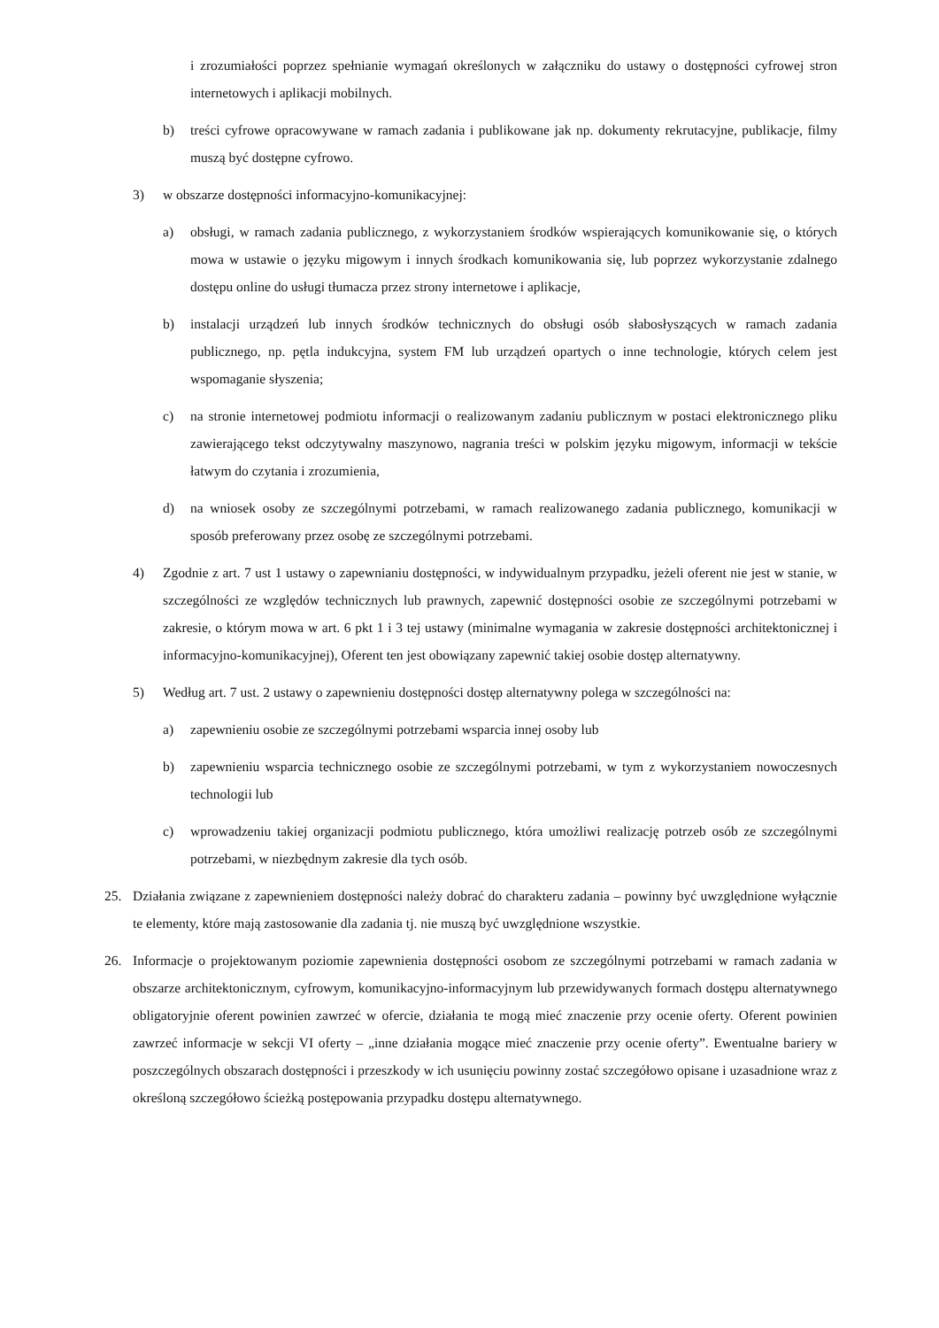i zrozumiałości poprzez spełnianie wymagań określonych w załączniku do ustawy o dostępności cyfrowej stron internetowych i aplikacji mobilnych.
b) treści cyfrowe opracowywane w ramach zadania i publikowane jak np. dokumenty rekrutacyjne, publikacje, filmy muszą być dostępne cyfrowo.
3) w obszarze dostępności informacyjno-komunikacyjnej:
a) obsługi, w ramach zadania publicznego, z wykorzystaniem środków wspierających komunikowanie się, o których mowa w ustawie o języku migowym i innych środkach komunikowania się, lub poprzez wykorzystanie zdalnego dostępu online do usługi tłumacza przez strony internetowe i aplikacje,
b) instalacji urządzeń lub innych środków technicznych do obsługi osób słabosłyszących w ramach zadania publicznego, np. pętla indukcyjna, system FM lub urządzeń opartych o inne technologie, których celem jest wspomaganie słyszenia;
c) na stronie internetowej podmiotu informacji o realizowanym zadaniu publicznym w postaci elektronicznego pliku zawierającego tekst odczytywalny maszynowo, nagrania treści w polskim języku migowym, informacji w tekście łatwym do czytania i zrozumienia,
d) na wniosek osoby ze szczególnymi potrzebami, w ramach realizowanego zadania publicznego, komunikacji w sposób preferowany przez osobę ze szczególnymi potrzebami.
4) Zgodnie z art. 7 ust 1 ustawy o zapewnianiu dostępności, w indywidualnym przypadku, jeżeli oferent nie jest w stanie, w szczególności ze względów technicznych lub prawnych, zapewnić dostępności osobie ze szczególnymi potrzebami w zakresie, o którym mowa w art. 6 pkt 1 i 3 tej ustawy (minimalne wymagania w zakresie dostępności architektonicznej i informacyjno-komunikacyjnej), Oferent ten jest obowiązany zapewnić takiej osobie dostęp alternatywny.
5) Według art. 7 ust. 2 ustawy o zapewnieniu dostępności dostęp alternatywny polega w szczególności na:
a) zapewnieniu osobie ze szczególnymi potrzebami wsparcia innej osoby lub
b) zapewnieniu wsparcia technicznego osobie ze szczególnymi potrzebami, w tym z wykorzystaniem nowoczesnych technologii lub
c) wprowadzeniu takiej organizacji podmiotu publicznego, która umożliwi realizację potrzeb osób ze szczególnymi potrzebami, w niezbędnym zakresie dla tych osób.
25. Działania związane z zapewnieniem dostępności należy dobrać do charakteru zadania – powinny być uwzględnione wyłącznie te elementy, które mają zastosowanie dla zadania tj. nie muszą być uwzględnione wszystkie.
26. Informacje o projektowanym poziomie zapewnienia dostępności osobom ze szczególnymi potrzebami w ramach zadania w obszarze architektonicznym, cyfrowym, komunikacyjno-informacyjnym lub przewidywanych formach dostępu alternatywnego obligatoryjnie oferent powinien zawrzeć w ofercie, działania te mogą mieć znaczenie przy ocenie oferty. Oferent powinien zawrzeć informacje w sekcji VI oferty – „inne działania mogące mieć znaczenie przy ocenie oferty”. Ewentualne bariery w poszczególnych obszarach dostępności i przeszkody w ich usunięciu powinny zostać szczegółowo opisane i uzasadnione wraz z określoną szczegółowo ścieżką postępowania przypadku dostępu alternatywnego.